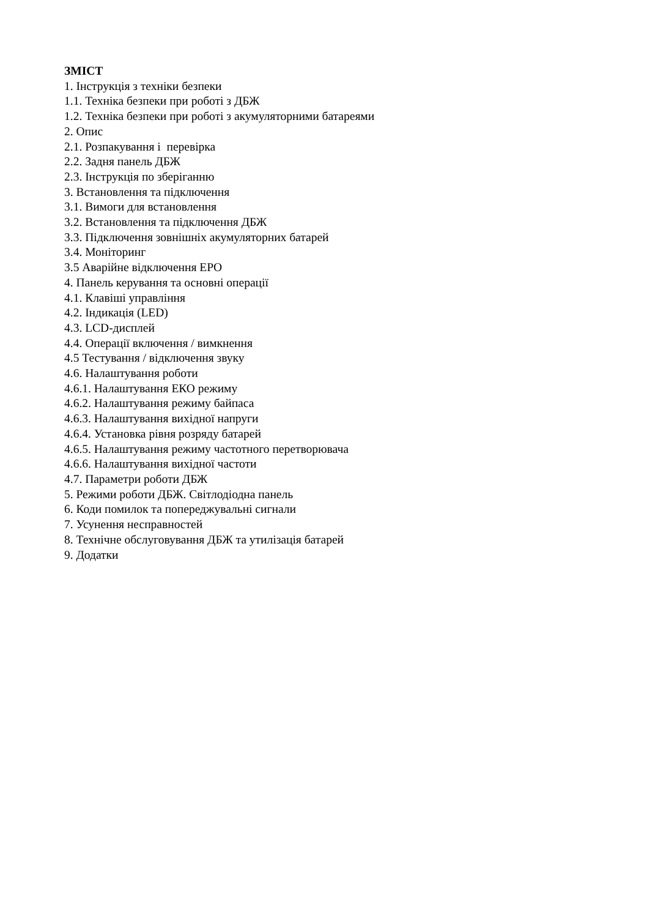ЗМІСТ
1. Інструкція з техніки безпеки
1.1. Техніка безпеки при роботі з ДБЖ
1.2. Техніка безпеки при роботі з акумуляторними батареями
2. Опис
2.1. Розпакування і перевірка
2.2. Задня панель ДБЖ
2.3. Інструкція по зберіганню
3. Встановлення та підключення
3.1. Вимоги для встановлення
3.2. Встановлення та підключення ДБЖ
3.3. Підключення зовнішніх акумуляторних батарей
3.4. Моніторинг
3.5 Аварійне відключення EPO
4. Панель керування та основні операції
4.1. Клавіші управління
4.2. Індикація (LED)
4.3. LCD-дисплей
4.4. Операції включення / вимкнення
4.5 Тестування / відключення звуку
4.6. Налаштування роботи
4.6.1. Налаштування ЕКО режиму
4.6.2. Налаштування режиму байпаса
4.6.3. Налаштування вихідної напруги
4.6.4. Установка рівня розряду батарей
4.6.5. Налаштування режиму частотного перетворювача
4.6.6. Налаштування вихідної частоти
4.7. Параметри роботи ДБЖ
5. Режими роботи ДБЖ. Світлодіодна панель
6. Коди помилок та попереджувальні сигнали
7. Усунення несправностей
8. Технічне обслуговування ДБЖ та утилізація батарей
9. Додатки